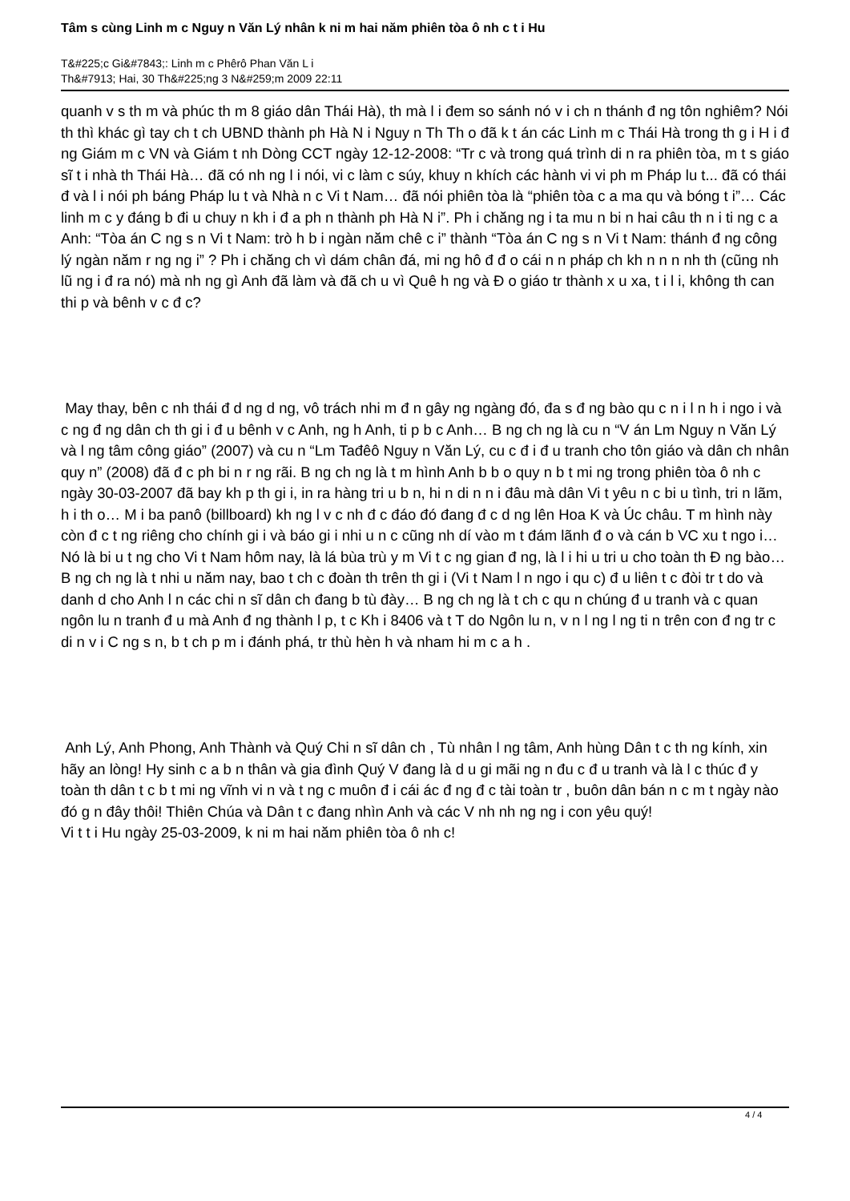Tâm s cùng Linh m c Nguy n Văn Lý nhân k ni m hai năm phiên tòa ô nh c t i Hu
T&#225;c Gi&#7843;: Linh m c Phêrô Phan Văn L i
Th&#7913; Hai, 30 Th&#225;ng 3 N&#259;m 2009 22:11
quanh v s th m và phúc th m 8 giáo dân Thái Hà), th mà l i đem so sánh nó v i ch n thánh đ ng tôn nghiêm? Nói th thì khác gì tay ch t ch UBND thành ph Hà N i Nguy n Th Th o đã k t án các Linh m c Thái Hà trong th g i H i đ ng Giám m c VN và Giám t nh Dòng CCT ngày 12-12-2008: “Tr c và trong quá trình di n ra phiên tòa, m t s giáo sĩ t i nhà th Thái Hà… đã có nh ng l i nói, vi c làm c súy, khuy n khích các hành vi vi ph m Pháp lu t... đã có thái đ và l i nói ph báng Pháp lu t và Nhà n c Vi t Nam… đã nói phiên tòa là “phiên tòa c a ma qu và bóng t i”… Các linh m c y đáng b đi u chuy n kh i đ a ph n thành ph Hà N i”. Ph i chăng ng i ta mu n bi n hai câu th n i ti ng c a Anh: “Tòa án C ng s n Vi t Nam: trò h b i ngàn năm chê c i” thành “Tòa án C ng s n Vi t Nam: thánh đ ng công lý ngàn năm r ng ng i” ? Ph i chăng ch vì dám chân đá, mi ng hô đ đ o cái n n pháp ch kh n n n nh th (cũng nh lũ ng i đ ra nó) mà nh ng gì Anh đã làm và đã ch u vì Quê h ng và Đ o giáo tr thành x u xa, t i l i, không th can thi p và bênh v c đ c?
May thay, bên c nh thái đ d ng d ng, vô trách nhi m đ n gây ng ngàng đó, đa s đ ng bào qu c n i l n h i ngo i và c ng đ ng dân ch th gi i đ u bênh v c Anh, ng h Anh, ti p b c Anh… B ng ch ng là cu n “V án Lm Nguy n Văn Lý và l ng tâm công giáo” (2007) và cu n “Lm Tađêô Nguy n Văn Lý, cu c đ i đ u tranh cho tôn giáo và dân ch nhân quy n” (2008) đã đ c ph bi n r ng rãi. B ng ch ng là t m hình Anh b b o quy n b t mi ng trong phiên tòa ô nh c ngày 30-03-2007 đã bay kh p th gi i, in ra hàng tri u b n, hi n di n n i đâu mà dân Vi t yêu n c bi u tình, tri n lãm, h i th o… M i ba panô (billboard) kh ng l v c nh đ c đáo đó đang đ c d ng lên Hoa K và Úc châu. T m hình này còn đ c t ng riêng cho chính gi i và báo gi i nhi u n c cũng nh dí vào m t đám lãnh đ o và cán b VC xu t ngo i… Nó là bi u t ng cho Vi t Nam hôm nay, là lá bùa trù y m Vi t c ng gian đ ng, là l i hi u tri u cho toàn th Đ ng bào… B ng ch ng là t nhi u năm nay, bao t ch c đoàn th trên th gi i (Vi t Nam l n ngo i qu c) đ u liên t c đòi tr t do và danh d cho Anh l n các chi n sĩ dân ch đang b tù đày… B ng ch ng là t ch c qu n chúng đ u tranh và c quan ngôn lu n tranh đ u mà Anh đ ng thành l p, t c Kh i 8406 và t T do Ngôn lu n, v n l ng l ng ti n trên con đ ng tr c di n v i C ng s n, b t ch p m i đánh phá, tr thù hèn h và nham hi m c a h .
Anh Lý, Anh Phong, Anh Thành và Quý Chi n sĩ dân ch , Tù nhân l ng tâm, Anh hùng Dân t c th ng kính, xin hãy an lòng! Hy sinh c a b n thân và gia đình Quý V đang là d u gi mãi ng n đu c đ u tranh và là l c thúc đ y toàn th dân t c b t mi ng vĩnh vi n và t ng c muôn đ i cái ác đ ng đ c tài toàn tr , buôn dân bán n c m t ngày nào đó g n đây thôi! Thiên Chúa và Dân t c đang nhìn Anh và các V nh nh ng ng i con yêu quý!
Vi t t i Hu ngày 25-03-2009, k ni m hai năm phiên tòa ô nh c!
4 / 4